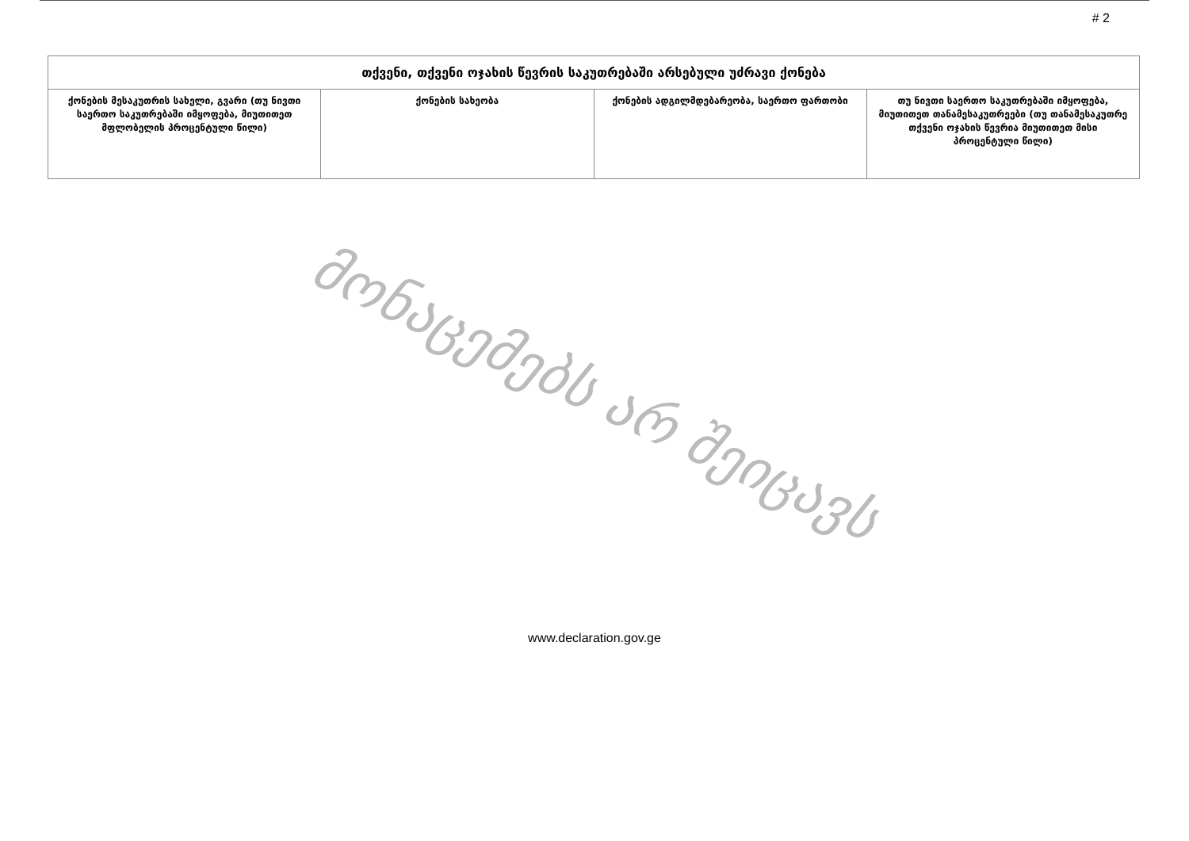# 2
| თქვენი, თქვენი ოჯახის წევრის საკუთრებაში არსებული უძრავი ქონება | | | |
| --- | --- | --- | --- |
| ქონების მესაკუთრის სახელი, გვარი (თუ ნივთი საერთო საკუთრებაში იმყოფება, მიუთითეთ მფლობელის პროცენტული წილი) | ქონების სახეობა | ქონების ადგილმდებარეობა, საერთო ფართობი | თუ ნივთი საერთო საკუთრებაში იმყოფება, მიუთითეთ თანამესაკუთრეები (თუ თანამესაკუთრე თქვენი ოჯახის წევრია მიუთითეთ მისი პროცენტული წილი) |
მონაცემებს არ შეიცავს
www.declaration.gov.ge